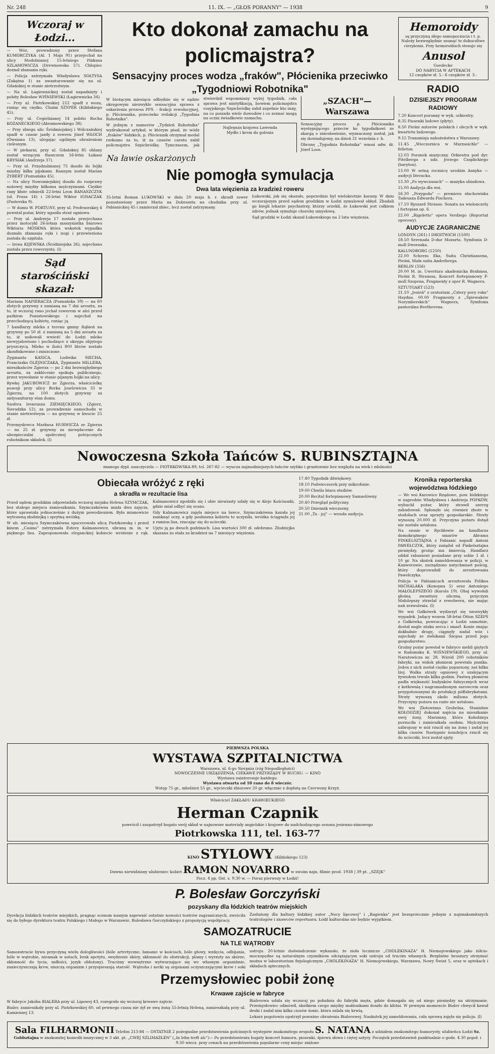Nr. 248 11. IX. — „GŁOS PORANNY" — 1938 9
Wczoraj w Łodzi...
— Wóz, prowadzony przez Stefana KUMORCZYKA (Al. 1 Maja 91) przejechał na ulicy Stodolnianej 15-letniego Pinkusa SZLAMOWICZA (Drewnowska 57). Chłopiec doznał złamania ręki.
— Policja zatrzymała Władysława SOŁTYSA (Zakątna 1) za awanturowanie się na ul. Gdańskiej w stanie nietrzeźwym.
— Na ul. Łagiewnickiej został napadnięty i pobity Bolesław WIŚNIEWSKI (Łagiewnicka 34).
— Przy ul. Piotrkowskiej 212 spadł z wozu, raniąc się ciężko, Chaim SZYPER (Kilińskiego 45).
— Przy ul. Cegielnianej 14 pobito Rocha KOZANECKIEGO (Abramowskiego 38).
— Przy zbiegu ulic Śródmiejskiej i Wólczańskiej spadł w czasie jazdy z roweru Józef WŁOCH (Owsiana 13), ulegając ogólnym obrażeniom cielesnym.
— W piekarni, przy ul. Gdańskiej 85 oblany został wrzącym tłuszczem 16-letni Łukasz KRYSIAK (Andrzeja 37).
— Przy ul. Przędzalnianej 75 doszło do bójki między kilku pijakami. Rannym został Marian ZYBERT (Poznańska 45).
— Na ulicy Nowomiejskiej doszło do rozprawy nożowej między kilkoma mężczyznami. Ciężkie rany kłute odnieśli 22-letni Leon BANASZCZYK (ul. Prusa 14) i 26-letni Wiktor IGNACZAK (Pasterska 9).
— W domu W. FORTUNY, przy ul. Profesorskiej 4 powstał pożar, który ugasiła straż ogniowa.
— Przy ul. Andrzeja 17 została przejechana przez motocykl 26-letnia maszynistka biurowa Wiktoria MOSKWA która wskutek wypadku doznała złamania ręki i nogi i przewieziona została do szpitala.
— Irena KIJEWSKA (Śródmiejska 26), najechana została przez rowerzystę. (l)
Sąd starościński skazał:
Mariana NAPIERACZA (Poznańska 39) — na 60 złotych grzywny z zamianą na 7 dni aresztu, za to, iż wczoraj rano jechał rowerem w alei przed parkiem Poniatowskiego i najechał na przechodzącą kobietę, raniąc ją.
7 handlarzy mleka z terenu gminy Rąbień na grzywny po 50 zł. z zamianą na 5 dni aresztu za to, iż usiłowali wwieźć do Łodzi mleko niewyjałowione i pochodzące z okręgu objętego pryszczycą. Mleko w ilości 800 litrów zostało skonfiskowane i zniszczone.
Zygmunta KASICA, Ludwika SIECHA, Franciszka OLEJNICZAKA, Zygmunta MILLERA, mieszkańców Zgierza — po 2 dni bezwzględnego aresztu, za zakłócenie spokoju publicznego, przez wywołanie w stanie pijanym bójki na ulicy.
Rywkę JAKUBOWICZ ze Zgierza, właścicielkę posesji przy ulicy Berka Joselewicza 35 w Zgierzu, na 100 złotych grzywny za antysanitarny stan domu.
Szofera Ireneusza ZIEMIĘCKIEGO, (Zgierz, Sieradzka 12), za prowadzenie samochodu w stanie nietrzeźwym — na grzywnę w kwocie 25 zł.
Przemysłowca Markusa HURWICZA ze Zgierza — na 25 zł. grzywny za niewpłacenie do ubezpieczalni społecznej potrąconych robotnikom składek. (l)
Kto dokonał zamachu na policmajstra?
Sensacyjny proces wodza „fraków", Płócienika przeciwko „Tygodniowi Robotnika"
W bieżącym miesiącu odbędzie się w sądzie okręgowym niezwykle sensacyjna sprawa z oskarżenia prezesa PPS. - frakcji rewolucyjnej, p. Płóciennika, przeciwko redakcji „Tygodnia Robotnika".
W jednym z numerów „Tydzień Robotnika" wydrukował artykuł, w którym pisał, że wódz „fraków" łódzkich, p. Płóciennik otrzymał medal rzekomo za to, iż za czasów caratu zabił policmajstra Szpicbródkę. Tymczasem, jak stwierdził wspomniany wyżej tygodnik, cała sprawa jest mistyfikacją, bowiem policmajstra rosyjskiego Szpicbródkę zabił zupełnie kto inny, na co posiada wiele dowodów i co zeznać mogą na oczni świadkowie zamachu.
Najlepsza krajowa Lawenda
Mydło i krem do golenia
„SZACH"—Warszawa
Sensacyjny proces p. Płóciennika występującego przeciw ko tygodnikowi ze skargą o zniesławienie, wyznaczony został, jak się dowiadujemy, na dzień 21 września r. b.
Obronę „Tygodnia Robotnika" wnosi adw. dr. Józef Loos.
Na ławie oskarżonych
Nie pomogła symulacja
Dwa lata więzienia za kradzież roweru
35-letni Roman ŁUKOWSKI w dniu 20 maja b. r. skradł rower pozostawiony przez Maria na Dobraszta na chodniku przy ul. Pabianickiej 45 i zamierzał zbiec, lecz został zatrzymany.
Łukowski, jak się okazało, poprzednio był wielokrotnie karany. W dniu wczorajszym przed sądem grodzkim w Łodzi symulował obłęd. Zbadali go biegli lekarze psychiatrzy, którzy orzekli, że Łukowski jest całkiem zdrów, jednak symuluje chorobę umysłową.
Sąd grodzki w Łodzi skazał Łukowskiego na 2 lata więzienia.
Hemoroidy
są przyczyną złego samopoczucia i t. p. Należy bezwzględnie usunąć te dokuczliwe cierpienia. Przy hemoroidach stosuje się
Anusol
Goedecke
DO NABYCIA W APTEKACH
12 czopków zł. 5.- 6 czopków zł. 3.-
RADIO
DZISIEJSZY PROGRAM RADIOWY
7.20 Koncert poranny w wyk. orkiestry.
8.35 Piosenki ludowe (płyty).
8.50 Pieśni autorów polskich i obcych w wyk. kwartetu ludowego.
9.15 Transmisja nabożeństwa z Warszawy.
11.45 „Wieczornica w Murzasichle" — felieton.
12.03 Poranek muzyczny. Orkiestra pod dyr. Fitelberga z udz. Jerzego Czaplickiego (baryton).
13.00 W setną rocznicę urodzin Asnyka — audycji literacka.
13.30 „Po wywczasach" — muzyka obiadowa.
15.00 Audycja dla wsi.
16.30 „Przygoda" — premiera słuchowiska Tadeusza Edwarda Fischera.
17.10 Ryszard Strauss: Sonata na wiolonczelę i fortepian op. 6.
22.00 „Rigoletto" opera Verdiego (Reportaż operowy).
AUDYCJE ZAGRANICZNE
LONDYN (261) I DROITWICH (1500)
18.50 Serenada D-dur Mozarta. Symfonia D-moll Dworzaka.
KALUNDBORG (1250)
22.00 Scherzo Eka, Suita Christiansena, Pieśni, Mała suita Anderberga.
BERLIN (356)
20.00 M. in. Uwertura akademicka Brahmsa, Pieśni R. Straussa, Koncert fortepianowy F-moll Szopena, Fragmenty z oper R. Wagnera.
SZTUTGART (523)
21.10 „Jesień" z oratorium „Cztery pory roku" Haydna. 00.00 Fragmenty z „Śpiewaków Norymberskich" Wagnera, Symfonia pastoralna Beethovena.
Nowoczesna Szkoła Tańców S. RUBINSZTAJNA
znanego dypl. nauczyciela — PIOTRKOWSKA 89, tel. 267-82 — wyucza najmodniejszych tańców szybko i gruntownie bez względu na wiek i zdolności
Obiecała wróżyć z ręki
a skradła w rezultacie lisa
Przed sądem grodzkim odpowiadała wczoraj niejaka Helena SZYMCZAK, bez stałego miejsca zamieszkania. Szymczakówna miała dwa zajęcia, które uprawiała jednocześnie z dużym powodzeniem. Była mianowicie wytrawną złodziejką i sprytną wróżką.
W ub. miesiącu Szymczakówna spacerowała ulicą Piotrkowską i przed kinem „Casino" zatrzymała Esterę Kalmanowicz, ubraną m. in. w pięknego lisa. Zaproponowała eleganckiej kobiecie wróżenie z rąk. Kalmanowicz zgodziła się i obie niewiasty udały się w Aleje Kościuszki, gdzie miał odbyć się seans.
Gdy Kalmanowicz zajęła miejsce na ławce, Szymczakówna kazała jej zamknąć oczy, a gdy posłuszna kobieta to uczyniła, wróżka ściągnęła jej z ramion lisa, rzucając się do ucieczki.
Ujęto ją po dwuch godzinach. Lisa wartości 300 zł. odebrano. Złodziejka skazana zo stała za kradzież na 7 miesięcy więzienia.
17.40 Tygodnik dźwiękowy.
18.10 Podwieczorek przy mikrofonie.
19.00 Chwila biura studiów.
20.00 Recital fortepianowy Samuelówny.
20.40 Przegląd polityczny.
20.50 Dziennik wieczorny.
21.00 „Ta - joj" — wesoła audycja.
Kronika reporterska województwa łódzkiego
— We wsi Kurowice Rządowe, pow. łódzkiego w zagrodzie Władysława i Andrzeja POPKÓW, wybuchł pożar, który strawił szereg zabudowań. Spłonęło się również zboże w stodołach oraz sprzęty gospodarskie. Straty wynoszą 20.000 zł. Przyczyna pożaru dotąd nie została ustalona.
Na szosie w Rychłowie na handlarza domokrążnego smarów Abrama FINKELSZTAJNA z Pabianic napadł Antoni PAWEŁCZYK, który zażądał od Finkelsztajna pieniędzy, grożąc mu śmiercią. Handlarz oddał rabusiowi posiadane przy sobie 1 zł. i 10 gr. Na skutek zameldowania w policji, w Kanwerowie, zarządzono natychmiast pościg, który doprowadził do aresztowania Pawełczyka.
Policja w Pabianicach aresztowała Feliksa MICHALAKA (Konopna 5) oraz Antoniego MAŁOLEPSZEGO (Karola 19). Obaj wywołali głośną awanturę uliczną, przyczym Małolepszy strzelał z rewolweru, nie mając nań zezwolenia. (l)
We wsi Gałkówek wydarzył się niezwykły wypadek. Jadący wozem 58-letni Otton SZEPS z Gałkówka, powracając z Łodzi samotnie, dostał nagle ataku serca i zmarł. Konie znając dokładnie drogę, ciągnęły nadal wóz i zajechały ze zwłokami Szepsa przed jego gospodarstwo.
Groźny pożar powstał w fabryce mebli giętych w Radomsku K. WIŚNIEWSKIEGO, przy ul. Narutowicza nr. 28. Wśród 200 robotników fabryki, na widok płomieni powstała panika. Jeden z nich został ciężko poparzony, zaś kilku lżej. Walka straży ogniowej z szalejącym żywiołem trwała kilka godzin. Pastwą płomieni padła większość budynków fabrycznych wraz z kotłownią i nagromadzonym surowcem oraz przygotowanymi do produkcji półfabrykatami. Straty wynoszą około miliona złotych. Przyczyny pożaru na razie nie ustalono.
We wsi Złotowizna Grobelna, Stanisław KOŁODZIEJ dokonał najścia na mieszkanie swej żony, Marianny, która Kołodzieja porzuciła i zamieszkała osobno. Mężczyzna uzbrojony w nóż rzucił się na żonę i zadał jej kilka ciosów. Następnie żonobójca rzucił się do ucieczki, lecz został ujęty.
PIERWSZA POLSKA
WYSTAWA SZPITALNICTWA
Warszawa, ul. 6-go Sierpnia (róg Niepodległości)
NOWOCZESNE URZĄDZENIA, CIEKAWE PRZYRZĄDY W RUCHU. — KINO
Wystawa zainteresuje każdego.
Wystawa otwarta od 10 rano do 8 wieczór.
Wstęp 75 gr., młodzież 55 gr., wycieczki zbiorowe 20 gr. włącznie z dopłatą na Czerwony Krzyż.
Właściciel ZAKŁADU KRAWIECKIEGO
Herman Czapnik
powrócił i zaopatrzył bogato swój skład w najnowsze materiały angielskie i krajowe do nadchodzącego sezonu jesienno-zimowego
Piotrkowska 111, tel. 163-77
KINO STYLOWY (Kilińskiego 123)
Dawno niewidziany ulubieniec kobiet RAMON NOVARRO w swoim najn. filmie prod. 1938 | 39 pt. „SZEJK"
Pocz. 4 pp. Ost. s. 9.30 w. — Poraz pierwszy w Łodzi!
P. Bolesław Gorczyński
pozyskany dla łódzkich teatrów miejskich
Dyrekcja łódzkich teatrów miejskich, pragnąc scenom naszym zapewnić ostatnie nowości teatrów zagranicznych, zwróciła się do byłego dyrektora teatru Polskiego i Małego w Warszawie, Bolesława Gorczyńskiego z propozycją współpracy.
Zasłużony dla kultury łódzkiej autor „Nocy lipcowej" i „Bagienka" jest bezsprzecznie jednym z najznakomitszych teatrologów i znawców repertuaru. Łódź kulturalna nie będzie wyjątkiem.
SAMOZATRUCIE
NA TLE WĄTROBY
Samozatrucie bywa przyczyną wielu dolegliwości (bóle artretyczne, łamanie w kościach, bóle głowy, wzdęcia, odbijania, bóle w wątrobie, niesmak w ustach, brak apetytu, swędzenie skóry, skłonność do obstrukcji, plamy i wyrzuty na skórze, skłonność do tycia, mdłości, język obłożony). Trucizny wewnętrzne wytwarzające się we własnym organiźmie, zanieczyszczają krew, niszczą organizm i przyspieszają starość. Wątroba i nerki są organami oczyszczającymi krew i soki ustroju. 20-letnie doświadczenie wykazało, że zioła lecznicze „CHOLEKINAZA" H. Niemojewskiego jako żółcio-moczopędne są naturalnym czynnikiem odciążającym soki ustroju od trucizn własnych. Bezpłatne broszury otrzymać można w laboratorium fizjologicznym „CHOLEKINAZA" H. Niemojewskiego, Warszawa, Nowy Świat 5, oraz w aptekach i składach aptecznych.
Przemysłowiec pobił żonę
Krwawe zajście w fabryce
W fabryce Jakóba BIALERA przy ul. Lipowej 43, rozegrało się wczoraj krwawe zajście.
Bialer, zamieszkały przy ul. Piotrkowskiej 60, od pewnego czasu nie żył ze swą żoną 55-letnią Heleną, zamieszkałą przy ul. Kamiennej 13.
Bialerowa udała się wczoraj po południu do fabryki męża, gdzie domagała się od niego pieniędzy na utrzymanie. Przemysłowiec odmówił, skutkiem czego między małżonkami doszło do kłótni. W pewnym momencie Bialer chwycił kawał deski i zadał nim kilka ciosów żonie, która zalała się krwią.
Lekarz pogotowia opatrzył poważne obrażenia Bialerowej. Naskutek jej zameldowania, cała sprawą zajęła się policja. (l)
Sala FILHARMONII Telefon 213-84 — OSTATNIE 2 pożegnalne przedstawienia gościnnych występów znakomitego zespołu S. NATANA z udziałem znakomitego humorysty, ulubieńca Łodzi Sz. Goldsztajna w znakomitej komedii muzycznej w 3 akt. pt. „CWEJ SZLIMAZŁEN" („In lebn treft alc")— Po przedstawieniu bogaty koncert humoru, piosenki, śpiewu słowa i ciętej satyry. Początek przedstawień punktualnie o godz. 4.30 popoł. i 9.30 wiecz. przy cenach na przedstawienia popularne ceny miejsc zniżone